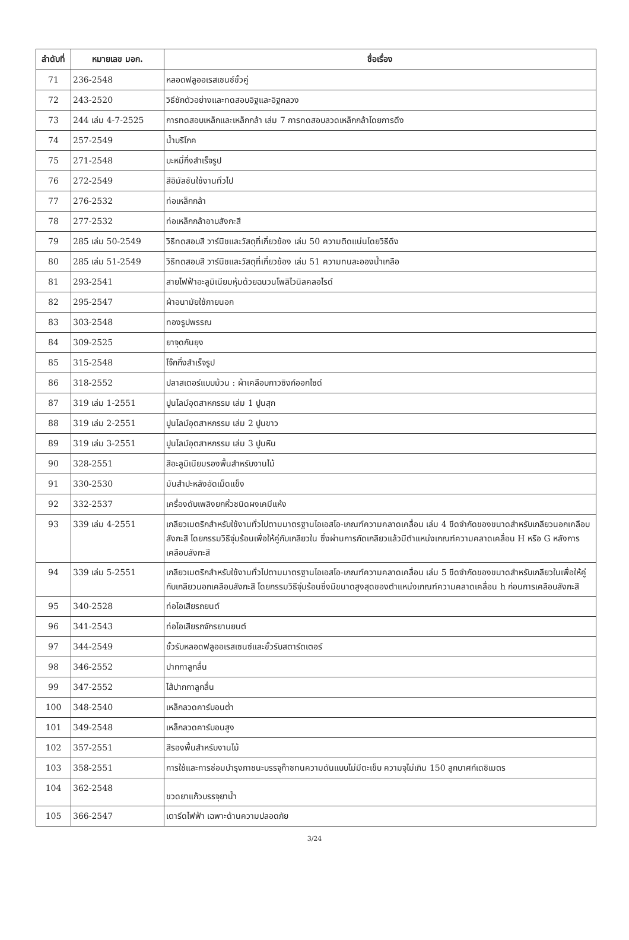| ลำดับที่ | หมายเลข มอก. | ชื่อเรื่อง |
| --- | --- | --- |
| 71 | 236-2548 | หลอดฟลูออเรสเซนซ์ขั้วคู่ |
| 72 | 243-2520 | วิธีชักตัวอย่างและทดสอบอิฐและอิฐกลวง |
| 73 | 244 เล่ม 4-7-2525 | การทดสอบเหล็กและเหล็กกล้า เล่ม 7 การทดสอบลวดเหล็กกล้าโดยการดึง |
| 74 | 257-2549 | น้ำบริโภค |
| 75 | 271-2548 | บะหมี่กึ่งสำเร็จรูป |
| 76 | 272-2549 | สีอิมัลชันใช้งานทั่วไป |
| 77 | 276-2532 | ท่อเหล็กกล้า |
| 78 | 277-2532 | ท่อเหล็กกล้าอาบสังกะสี |
| 79 | 285 เล่ม 50-2549 | วิธีทดสอบสี วาร์นิชและวัสดุที่เกี่ยวข้อง เล่ม 50 ความติดแน่นโดยวิธีดึง |
| 80 | 285 เล่ม 51-2549 | วิธีทดสอบสี วาร์นิชและวัสดุที่เกี่ยวข้อง เล่ม 51 ความทนละอองน้ำเกลือ |
| 81 | 293-2541 | สายไฟฟ้าอะลูมิเนียมหุ้มด้วยฉนวนโพลิไวนิลคลอไรด์ |
| 82 | 295-2547 | ผ้าอนามัยใช้ภายนอก |
| 83 | 303-2548 | ทองรูปพรรณ |
| 84 | 309-2525 | ยาจุดกันยุง |
| 85 | 315-2548 | โจ๊กกึ่งสำเร็จรูป |
| 86 | 318-2552 | ปลาสเตอร์แบบม้วน : ผ้าเคลือบกาวซิงก์ออกไซด์ |
| 87 | 319 เล่ม 1-2551 | ปูนไลม์อุตสาหกรรม เล่ม 1 ปูนสุก |
| 88 | 319 เล่ม 2-2551 | ปูนไลม์อุตสาหกรรม เล่ม 2 ปูนขาว |
| 89 | 319 เล่ม 3-2551 | ปูนไลม์อุตสาหกรรม เล่ม 3 ปูนหิน |
| 90 | 328-2551 | สีอะลูมิเนียมรองพื้นสำหรับงานไม้ |
| 91 | 330-2530 | มันสำปะหลังอัดเม็ดแข็ง |
| 92 | 332-2537 | เครื่องดับเพลิงยกหิ้วชนิดผงเคมีแห้ง |
| 93 | 339 เล่ม 4-2551 | เกลียวเมตริกสำหรับใช้งานทั่วไปตามมาตรฐานไอเอสโอ-เกณฑ์ความคลาดเคลื่อน เล่ม 4 ขีดจำกัดของขนาดสำหรับเกลียวนอกเคลือบสังกะสี โดยกรรมวิธีจุ่มร้อนเพื่อให้คู่กับเกลียวใน ซึ่งผ่านการกัดเกลียวแล้วมีตำแหน่งเกณฑ์ความคลาดเคลื่อน H หรือ G หลังการเคลือบสังกะสี |
| 94 | 339 เล่ม 5-2551 | เกลียวเมตริกสำหรับใช้งานทั่วไปตามมาตรฐานไอเอสโอ-เกณฑ์ความคลาดเคลื่อน เล่ม 5 ขีดจำกัดของขนาดสำหรับเกลียวในเพื่อให้คู่กับเกลียวนอกเคลือบสังกะสี โดยกรรมวิธีจุ่มร้อนซึ่งมีขนาดสูงสุดของตำแหน่งเกณฑ์ความคลาดเคลื่อน h ก่อนการเคลือบสังกะสี |
| 95 | 340-2528 | ท่อไอเสียรถยนต์ |
| 96 | 341-2543 | ท่อไอเสียรถจักรยานยนต์ |
| 97 | 344-2549 | ขั้วรับหลอดฟลูออเรสเซนซ์และขั้วรับสตาร์ตเตอร์ |
| 98 | 346-2552 | ปากกาลูกลื่น |
| 99 | 347-2552 | ไส้ปากกาลูกลื่น |
| 100 | 348-2540 | เหล็กลวดคาร์บอนต่ำ |
| 101 | 349-2548 | เหล็กลวดคาร์บอนสูง |
| 102 | 357-2551 | สีรองพื้นสำหรับงานไม้ |
| 103 | 358-2551 | การใช้และการซ่อมบำรุงภาชนะบรรจุก๊าซทนความดันแบบไม่มีตะเข็บ ความจุไม่เกิน 150 ลูกบาศก์เดซิเมตร |
| 104 | 362-2548 | ขวดยาแก้วบรรจุยาน้ำ |
| 105 | 366-2547 | เตารีดไฟฟ้า เฉพาะด้านความปลอดภัย |
3/24